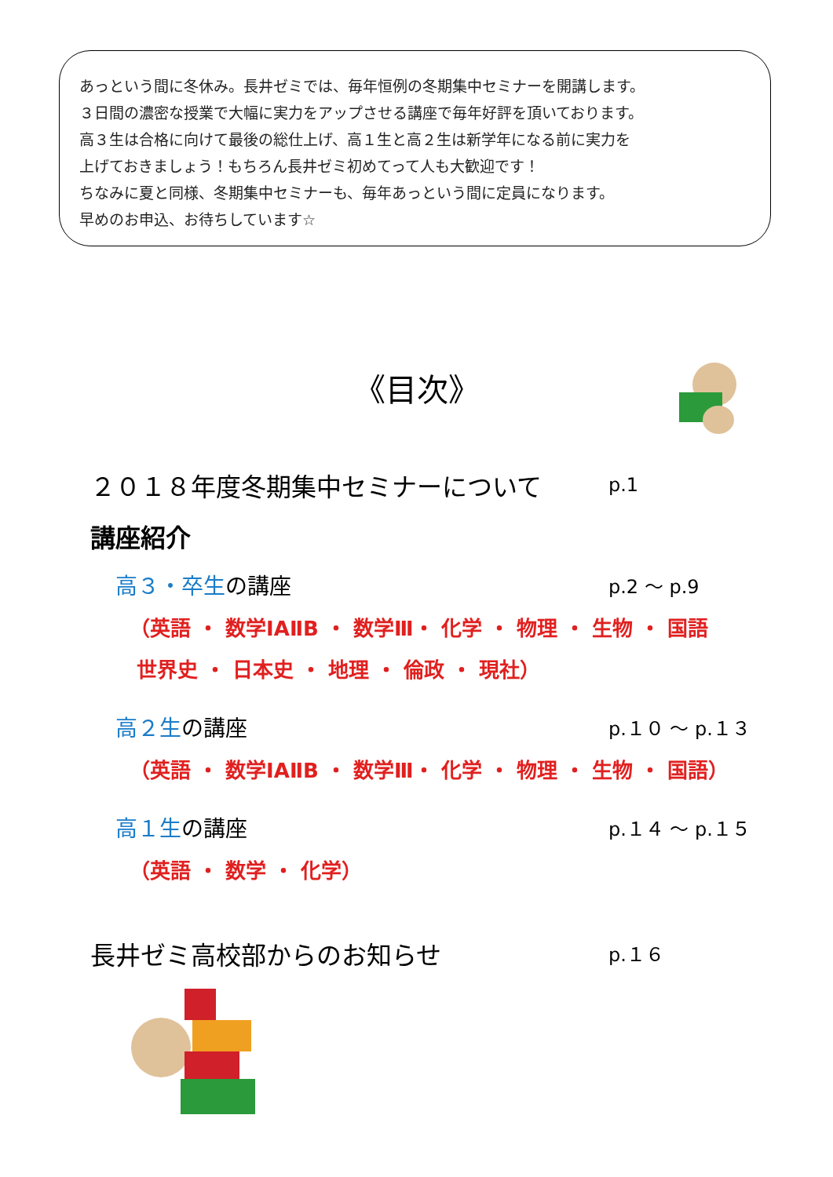あっという間に冬休み。長井ゼミでは、毎年恒例の冬期集中セミナーを開講します。
３日間の濃密な授業で大幅に実力をアップさせる講座で毎年好評を頂いております。
高３生は合格に向けて最後の総仕上げ、高１生と高２生は新学年になる前に実力を
上げておきましょう！もちろん長井ゼミ初めてって人も大歓迎です！
ちなみに夏と同様、冬期集中セミナーも、毎年あっという間に定員になります。
早めのお申込、お待ちしています☆
《目次》
２０１８年度冬期集中セミナーについて p.1
講座紹介
高３・卒生の講座 p.2 ～ p.9
（英語 ・ 数学ⅠAⅡB ・ 数学Ⅲ・ 化学 ・ 物理 ・ 生物 ・ 国語
世界史 ・ 日本史 ・ 地理 ・ 倫政 ・ 現社）
高２生の講座 p.１０ ～ p.１３
（英語 ・ 数学ⅠAⅡB ・ 数学Ⅲ・ 化学 ・ 物理 ・ 生物 ・ 国語）
高１生の講座 p.１４ ～ p.１５
（英語 ・ 数学 ・ 化学）
長井ゼミ高校部からのお知らせ p.１６